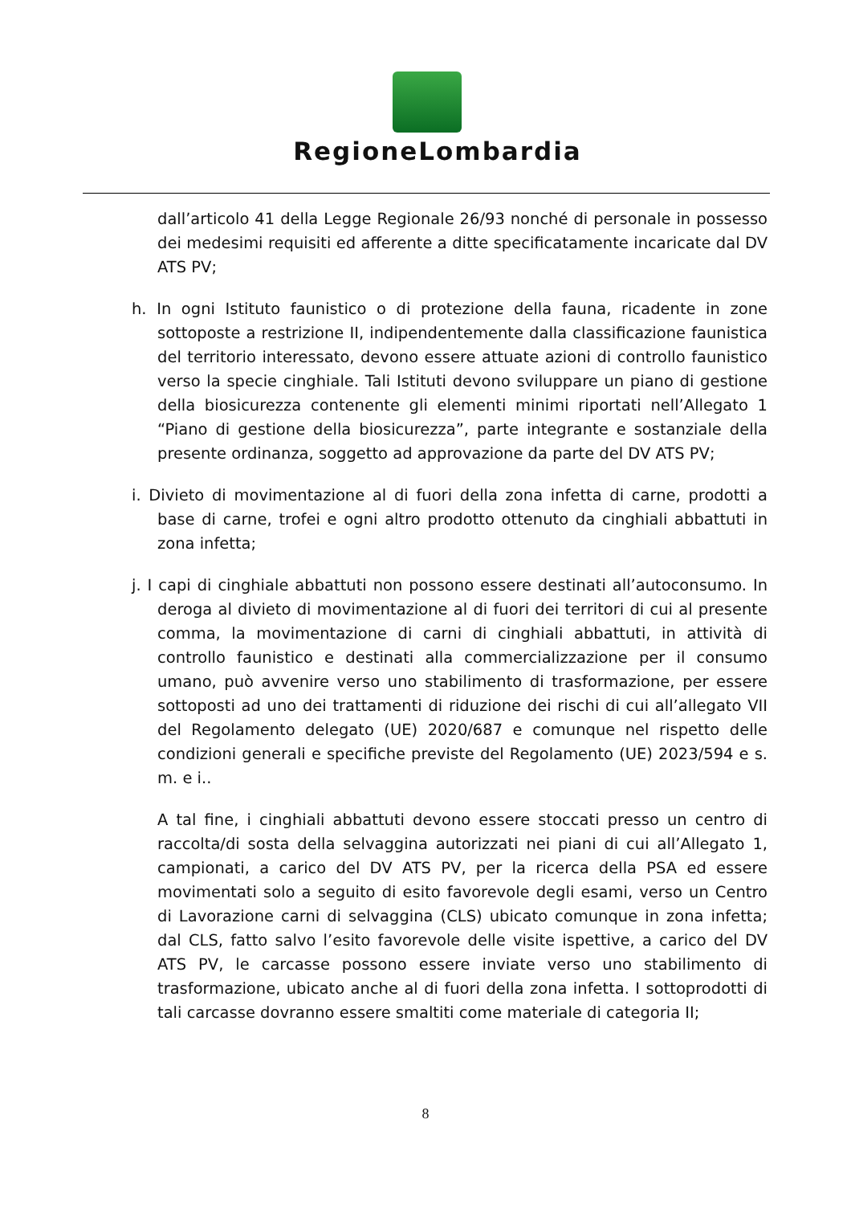RegioneLombardia
dall’articolo 41 della Legge Regionale 26/93 nonché di personale in possesso dei medesimi requisiti ed afferente a ditte specificatamente incaricate dal DV ATS PV;
h. In ogni Istituto faunistico o di protezione della fauna, ricadente in zone sottoposte a restrizione II, indipendentemente dalla classificazione faunistica del territorio interessato, devono essere attuate azioni di controllo faunistico verso la specie cinghiale. Tali Istituti devono sviluppare un piano di gestione della biosicurezza contenente gli elementi minimi riportati nell’Allegato 1 “Piano di gestione della biosicurezza”, parte integrante e sostanziale della presente ordinanza, soggetto ad approvazione da parte del DV ATS PV;
i. Divieto di movimentazione al di fuori della zona infetta di carne, prodotti a base di carne, trofei e ogni altro prodotto ottenuto da cinghiali abbattuti in zona infetta;
j. I capi di cinghiale abbattuti non possono essere destinati all’autoconsumo. In deroga al divieto di movimentazione al di fuori dei territori di cui al presente comma, la movimentazione di carni di cinghiali abbattuti, in attività di controllo faunistico e destinati alla commercializzazione per il consumo umano, può avvenire verso uno stabilimento di trasformazione, per essere sottoposti ad uno dei trattamenti di riduzione dei rischi di cui all’allegato VII del Regolamento delegato (UE) 2020/687 e comunque nel rispetto delle condizioni generali e specifiche previste del Regolamento (UE) 2023/594 e s. m. e i..
A tal fine, i cinghiali abbattuti devono essere stoccati presso un centro di raccolta/di sosta della selvaggina autorizzati nei piani di cui all’Allegato 1, campionati, a carico del DV ATS PV, per la ricerca della PSA ed essere movimentati solo a seguito di esito favorevole degli esami, verso un Centro di Lavorazione carni di selvaggina (CLS) ubicato comunque in zona infetta; dal CLS, fatto salvo l’esito favorevole delle visite ispettive, a carico del DV ATS PV, le carcasse possono essere inviate verso uno stabilimento di trasformazione, ubicato anche al di fuori della zona infetta. I sottoprodotti di tali carcasse dovranno essere smaltiti come materiale di categoria II;
8